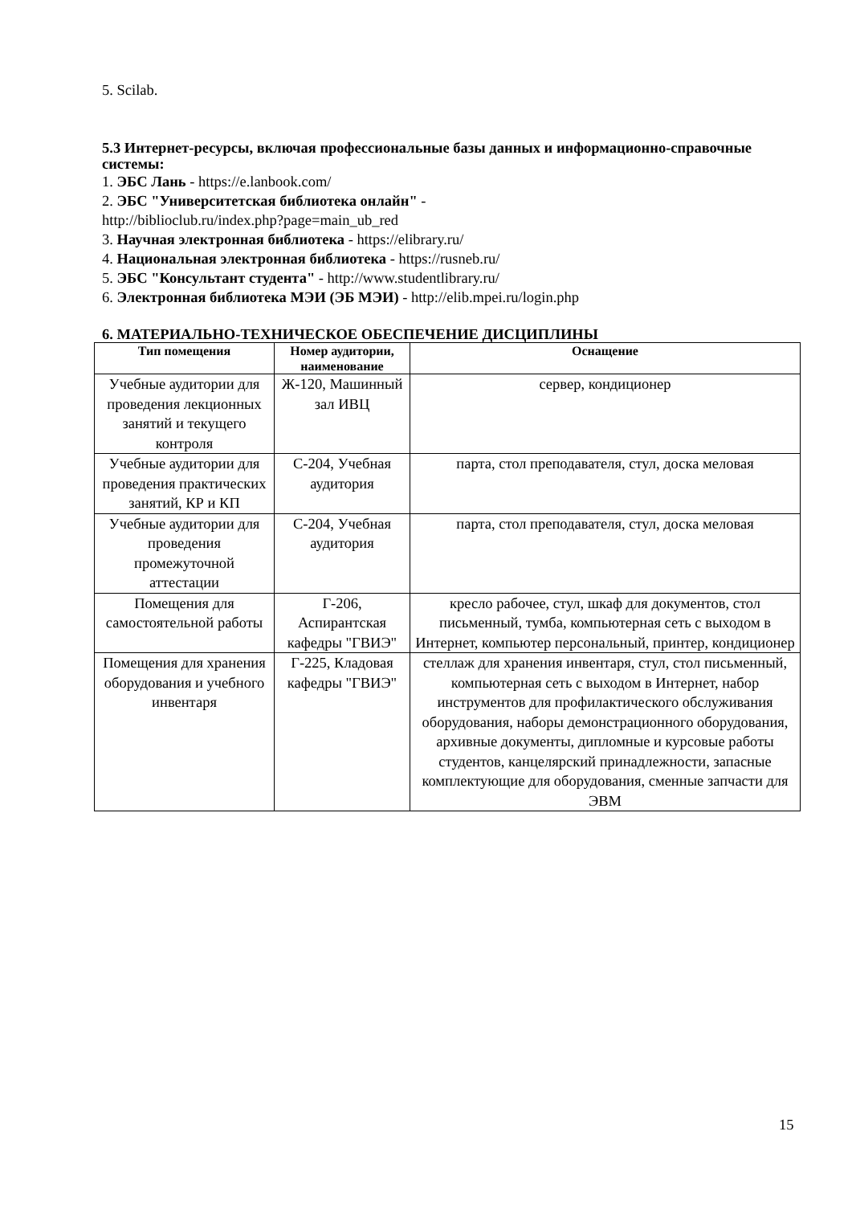5. Scilab.
5.3 Интернет-ресурсы, включая профессиональные базы данных и информационно-справочные системы:
1. ЭБС Лань - https://e.lanbook.com/
2. ЭБС "Университетская библиотека онлайн" -
http://biblioclub.ru/index.php?page=main_ub_red
3. Научная электронная библиотека - https://elibrary.ru/
4. Национальная электронная библиотека - https://rusneb.ru/
5. ЭБС "Консультант студента" - http://www.studentlibrary.ru/
6. Электронная библиотека МЭИ (ЭБ МЭИ) - http://elib.mpei.ru/login.php
6. МАТЕРИАЛЬНО-ТЕХНИЧЕСКОЕ ОБЕСПЕЧЕНИЕ ДИСЦИПЛИНЫ
| Тип помещения | Номер аудитории, наименование | Оснащение |
| --- | --- | --- |
| Учебные аудитории для проведения лекционных занятий и текущего контроля | Ж-120, Машинный зал ИВЦ | сервер, кондиционер |
| Учебные аудитории для проведения практических занятий, КР и КП | С-204, Учебная аудитория | парта, стол преподавателя, стул, доска меловая |
| Учебные аудитории для проведения промежуточной аттестации | С-204, Учебная аудитория | парта, стол преподавателя, стул, доска меловая |
| Помещения для самостоятельной работы | Г-206, Аспирантская кафедры "ГВИЭ" | кресло рабочее, стул, шкаф для документов, стол письменный, тумба, компьютерная сеть с выходом в Интернет, компьютер персональный, принтер, кондиционер |
| Помещения для хранения оборудования и учебного инвентаря | Г-225, Кладовая кафедры "ГВИЭ" | стеллаж для хранения инвентаря, стул, стол письменный, компьютерная сеть с выходом в Интернет, набор инструментов для профилактического обслуживания оборудования, наборы демонстрационного оборудования, архивные документы, дипломные и курсовые работы студентов, канцелярский принадлежности, запасные комплектующие для оборудования, сменные запчасти для ЭВМ |
15